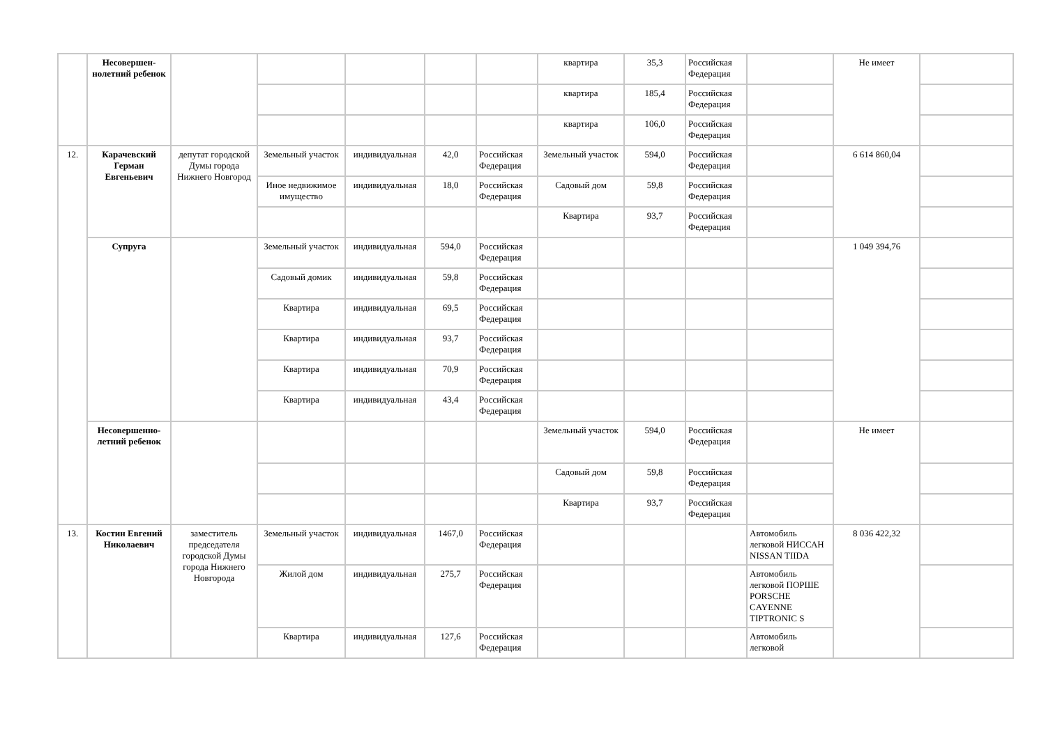| | Несовершен-нолетний ребенок | | | | | | квартира | 35,3 | Российская Федерация | | Не имеет | |
| | | | | | | | квартира | 185,4 | Российская Федерация | | | |
| | | | | | | | квартира | 106,0 | Российская Федерация | | | |
| 12. | Карачевский Герман Евгеньевич | депутат городской Думы города Нижнего Новгород | Земельный участок | индивидуальная | 42,0 | Российская Федерация | Земельный участок | 594,0 | Российская Федерация | | 6 614 860,04 | |
| | | | Иное недвижимое имущество | индивидуальная | 18,0 | Российская Федерация | Садовый дом | 59,8 | Российская Федерация | | | |
| | | | | | | | Квартира | 93,7 | Российская Федерация | | | |
| | Супруга | | Земельный участок | индивидуальная | 594,0 | Российская Федерация | | | | | 1 049 394,76 | |
| | | | Садовый домик | индивидуальная | 59,8 | Российская Федерация | | | | | | |
| | | | Квартира | индивидуальная | 69,5 | Российская Федерация | | | | | | |
| | | | Квартира | индивидуальная | 93,7 | Российская Федерация | | | | | | |
| | | | Квартира | индивидуальная | 70,9 | Российская Федерация | | | | | | |
| | | | Квартира | индивидуальная | 43,4 | Российская Федерация | | | | | | |
| | Несовершенно-летний ребенок | | | | | | Земельный участок | 594,0 | Российская Федерация | | Не имеет | |
| | | | | | | | Садовый дом | 59,8 | Российская Федерация | | | |
| | | | | | | | Квартира | 93,7 | Российская Федерация | | | |
| 13. | Костин Евгений Николаевич | заместитель председателя городской Думы города Нижнего Новгорода | Земельный участок | индивидуальная | 1467,0 | Российская Федерация | | | | Автомобиль легковой НИССАН NISSAN TIIDA | 8 036 422,32 | |
| | | | Жилой дом | индивидуальная | 275,7 | Российская Федерация | | | | Автомобиль легковой ПОРШЕ PORSCHE CAYENNE TIPTRONIC S | | |
| | | | Квартира | индивидуальная | 127,6 | Российская Федерация | | | | Автомобиль легковой | | |